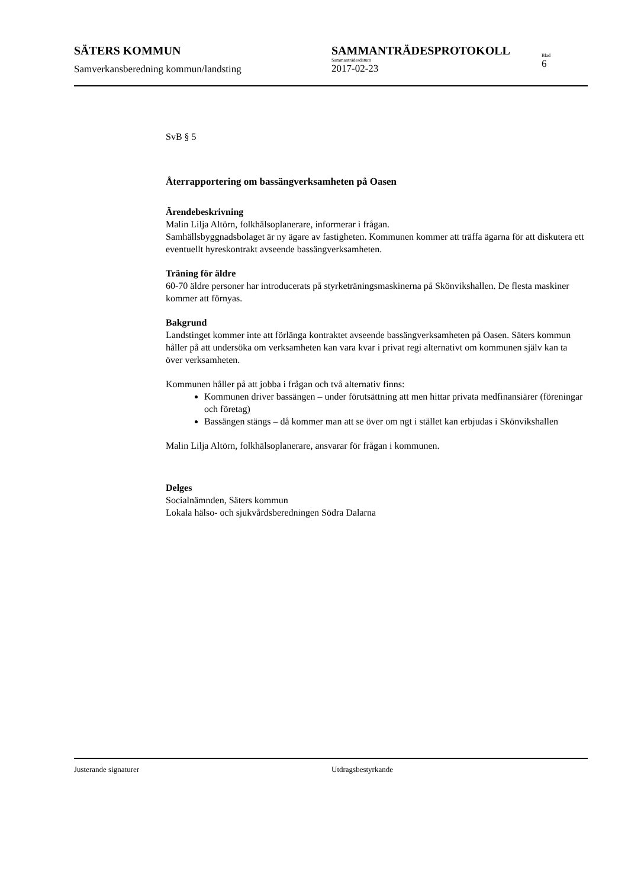SÄTERS KOMMUN SAMMANTRÄDESPROTOKOLL
Samverkansberedning kommun/landsting
Sammanträdesdatum
2017-02-23
Blad
6
SvB § 5
Återrapportering om bassängverksamheten på Oasen
Ärendebeskrivning
Malin Lilja Altörn, folkhälsoplanerare, informerar i frågan.
Samhällsbyggnadsbolaget är ny ägare av fastigheten. Kommunen kommer att träffa ägarna för att diskutera ett eventuellt hyreskontrakt avseende bassängverksamheten.
Träning för äldre
60-70 äldre personer har introducerats på styrketräningsmaskinerna på Skönvikshallen. De flesta maskiner kommer att förnyas.
Bakgrund
Landstinget kommer inte att förlänga kontraktet avseende bassängverksamheten på Oasen. Säters kommun håller på att undersöka om verksamheten kan vara kvar i privat regi alternativt om kommunen själv kan ta över verksamheten.
Kommunen håller på att jobba i frågan och två alternativ finns:
Kommunen driver bassängen – under förutsättning att men hittar privata medfinansiärer (föreningar och företag)
Bassängen stängs – då kommer man att se över om ngt i stället kan erbjudas i Skönvikshallen
Malin Lilja Altörn, folkhälsoplanerare, ansvarar för frågan i kommunen.
Delges
Socialnämnden, Säters kommun
Lokala hälso- och sjukvårdsberedningen Södra Dalarna
Justerande signaturer Utdragsbestyrkande